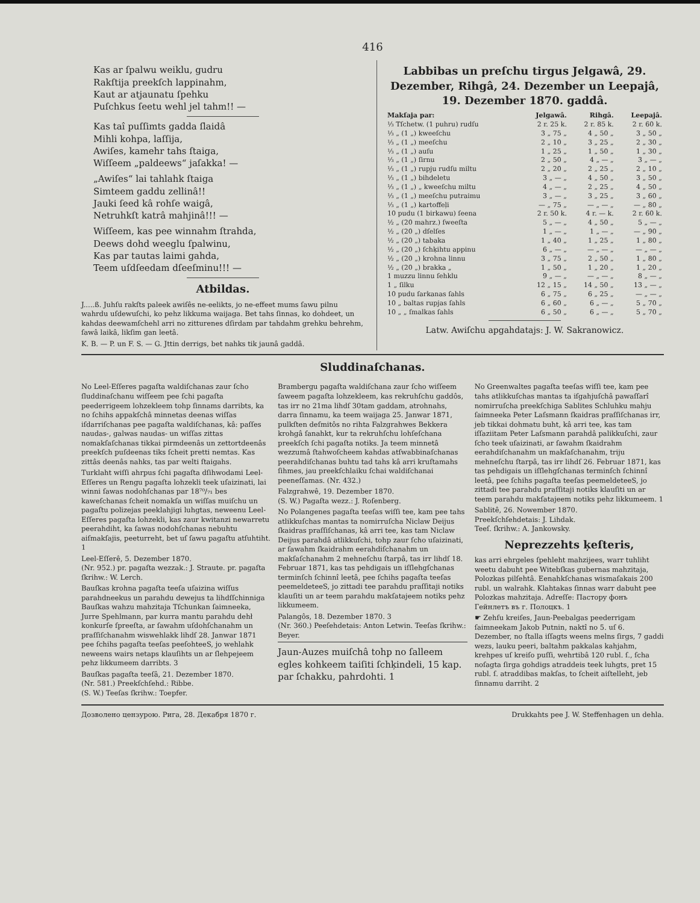416
Kas ar ſpalwu weiklu, gudru
Rakſtija preekſch lappinahm,
Kaut ar atjaunatu ſpehku
Puſchkus ſeetu wehl jel tahm!! —
Kas taî puſſimts gadda ſlaidâ
Mihli kohpa, laſſija,
Awiſes, kamehr tahs ſtaiga,
Wiſſeem „paldeews“ jaſakka! —
„Awiſes“ lai tahlahk ſtaiga
Simteem gaddu zellinâ!!
Jauki ſeed kâ rohſe waigâ,
Netruhkſt katrâ mahjinâ!!! —
Wiſſeem, kas pee winnahm ſtrahda,
Deews dohd weeglu ſpalwinu,
Kas par tautas laimi gahda,
Teem uſdſeedam dſeeſminu!!! —
Atbildas.
J.....ß. Juhſu rakſts paleek awiſês ne-eelikts, jo ne-effeet mums ſawu pilnu wahrdu uſdewuſchi, ko pehz likkuma waijaga. Bet tahs ſinnas, ko dohdeet, un kahdas deewamſchehl arri no zitturenes dſirdam par tahdahm grehku behrehm, ſawâ laikâ, likſim gan leetâ.
K. B. — P. un F. S. — G. Jttin derrigs, bet nahks tik jaunâ gaddâ.
Labbibas un preſchu tirgus Jelgawâ, 29. Dezember, Rihgâ, 24. Dezember un Leepajâ, 19. Dezember 1870. gaddâ.
| Makſaja par: | Jelgawâ. | Rihgâ. | Leepajâ. |
| --- | --- | --- | --- |
| ⅓ Tſchetw. (1 puhru) rudſu | 2 r. 25 k. | 2 r. 85 k. | 2 r. 60 k. |
| ⅓ „ (1 „) kweeſchu | 3 „ 75 „ | 4 „ 50 „ | 3 „ 50 „ |
| ⅓ „ (1 „) meeſchu | 2 „ 10 „ | 3 „ 25 „ | 2 „ 30 „ |
| ⅓ „ (1 „) auſu | 1 „ 25 „ | 1 „ 50 „ | 1 „ 30 „ |
| ⅓ „ (1 „) ſirnu | 2 „ 50 „ | 4 „ — „ | 3 „ — „ |
| ⅓ „ (1 „) rupju rudſu miltu | 2 „ 20 „ | 2 „ 25 „ | 2 „ 10 „ |
| ⅓ „ (1 „) bihdeletu | 3 „ — „ | 4 „ 50 „ | 3 „ 50 „ |
| ⅓ „ (1 „) „ kweeſchu miltu | 4 „ — „ | 2 „ 25 „ | 4 „ 50 „ |
| ⅓ „ (1 „) meeſchu putraimu | 3 „ — „ | 3 „ 25 „ | 3 „ 60 „ |
| ⅓ „ (1 „) kartoffeļi | — „ 75 „ | — „ — „ | — „ 80 „ |
| 10 pudu (1 birkawu) ſeena | 2 r. 50 k. | 4 r. — k. | 2 r. 60 k. |
| ½ „ (20 mahrz.) ſweeſta | 5 „ — „ | 4 „ 50 „ | 5 „ — „ |
| ½ „ (20 „) dſelſes | 1 „ — „ | 1 „ — „ | — „ 90 „ |
| ½ „ (20 „) tabaka | 1 „ 40 „ | 1 „ 25 „ | 1 „ 80 „ |
| ½ „ (20 „) ſchķihtu appinu | 6 „ — „ | — „ — „ | — „ — „ |
| ½ „ (20 „) krohna linnu | 3 „ 75 „ | 2 „ 50 „ | 1 „ 80 „ |
| ½ „ (20 „) brakka „ | 1 „ 50 „ | 1 „ 20 „ | 1 „ 20 „ |
| 1 muzzu linnu ſehklu | 9 „ — „ | — „ — „ | 8 „ — „ |
| 1 „ ſilku | 12 „ 15 „ | 14 „ 50 „ | 13 „ — „ |
| 10 pudu ſarkanas ſahls | 6 „ 75 „ | 6 „ 25 „ | — „ — „ |
| 10 „ baltas rupjas ſahls | 6 „ 60 „ | 6 „ — „ | 5 „ 70 „ |
| 10 „ „ ſmalkas ſahls | 6 „ 50 „ | 6 „ — „ | 5 „ 70 „ |
Latw. Awiſchu apgahdatajs: J. W. Sakranowicz.
Sluddinaſchanas.
No Leel-Eſſeres pagaſta waldiſchanas zaur ſcho ſluddinaſchanu wiſſeem pee ſchi pagaſta peederrigeem lohzekleem tohp ſinnams darribts, ka no ſchihs appakſchâ minnetas deenas wiſſas iſdarriſchanas pee pagaſta waldiſchanas, kâ: paſſes naudas-, galwas naudas- un wiſſas zittas nomakſaſchanas tikkai pirmdeenâs un zettortdeenâs preekſch puſdeenas tiks ſcheit pretti nemtas. Kas zittâs deenâs nahks, tas par welti ſtaigahs.
Turklaht wiſſi ahrpus ſchi pagaſta dſihwodami Leel-Eſſeres un Rengu pagaſta lohzekli teek uſaizinati, lai winni ſawas nodohſchanas par 18⁷⁰/₇₁ bes kaweſchanas ſcheit nomakſa un wiſſas muiſchu un pagaſtu polizejas peeklahjigi luhgtas, neweenu Leel-Eſſeres pagaſta lohzekli, kas zaur kwitanzi newarretu peerahdiht, ka ſawas nodohſchanas nebuhtu aiſmakſajis, peeturreht, bet uſ ſawu pagaſtu atſuhtiht. 1
Leel-Eſſerê, 5. Dezember 1870.
(Nr. 952.) pr. pagaſta wezzak.: J. Straute. pr. pagaſta ſkrihw.: W. Lerch.
Bauſkas krohna pagaſta teeſa uſaizina wiſſus parahdneekus un parahdu dewejus ta lihdſſchinniga Bauſkas wahzu mahzitaja Tſchunkan ſaimneeka, Jurre Spehlmann, par kurra mantu parahdu dehł konkurſe ſpreeſta, ar ſawahm uſdohſchanahm un praſſiſchanahm wiswehlakk lihdſ 28. Janwar 1871 pee ſchihs pagaſta teeſas peeſohteeS, jo wehlahk neweens wairs netaps klauſihts un ar ſlehpejeem pehz likkumeem darribts. 3
Bauſkas pagaſta teeſâ, 21. Dezember 1870.
(Nr. 581.) Preekſchſehd.: Ribbe.
(S. W.) Teeſas ſkrihw.: Toepfer.
Brambergu pagaſta waldiſchana zaur ſcho wiſſeem ſaweem pagaſta lohzekleem, kas rekruhſchu gaddôs, tas irr no 21ma lihdſ 30tam gaddam, atrohnahs, darra ſinnamu, ka teem waijaga 25. Janwar 1871, pulkſten deſmitôs no rihta Falzgrahwes Bekkera krohgâ ſanahkt, kur ta rekruhſchu lohſeſchana preekſch ſchi pagaſta notiks. Ja teem minnetâ wezzumâ ſtahwoſcheem kahdas atſwabbinaſchanas peerahdiſchanas buhtu tad tahs kâ arri kruſtamahs ſihmes, jau preekſchlaiku ſchai waldiſchanai peeneſſamas. (Nr. 432.)
Falzgrahwê, 19. Dezember 1870.
(S. W.) Pagaſta wezz.: J. Roſenberg.
No Polangenes pagaſta teeſas wiſſi tee, kam pee tahs atlikkuſchas mantas ta nomirruſcha Niclaw Deijus ſkaidras praſſiſchanas, kâ arri tee, kas tam Niclaw Deijus parahdâ atlikkuſchi, tohp zaur ſcho uſaizinati, ar ſawahm ſkaidrahm eerahdiſchanahm un makſaſchanahm 2 mehneſchu ſtarpâ, tas irr lihdſ 18. Februar 1871, kas tas pehdigais un iſſlehgſchanas terminſch ſchinnî leetâ, pee ſchihs pagaſta teeſas peemeldeteeS, jo zittadi tee parahdu praſſitaji notiks klauſiti un ar teem parahdu makſatajeem notiks pehz likkumeem.
Palangôs, 18. Dezember 1870. 3
(Nr. 360.) Peeſehdetais: Anton Letwin. Teeſas ſkrihw.: Beyer.
Jaun-Auzes muiſchâ tohp no ſalleem egles kohkeem taiſiti ſchķindeli, 15 kap. par ſchakku, pahrdohti. 1
No Greenwaltes pagaſta teeſas wiſſi tee, kam pee tahs atlikkuſchas mantas ta iſgahjuſchâ pawaſſarî nomirruſcha preekſchiga Sablites Schluhku mahju ſaimneeka Peter Laſsmann ſkaidras praſſiſchanas irr, jeb tikkai dohmatu buht, kâ arri tee, kas tam iſſaziitam Peter Laſsmann parahdâ palikkuſchi, zaur ſcho teek uſaizinati, ar ſawahm ſkaidrahm eerahdiſchanahm un makſaſchanahm, triju mehneſchu ſtarpâ, tas irr lihdſ 26. Februar 1871, kas tas pehdigais un iſſlehgſchanas terminſch ſchinnî leetâ, pee ſchihs pagaſta teeſas peemeldeteeS, jo zittadi tee parahdu praſſitaji notiks klauſiti un ar teem parahdu makſatajeem notiks pehz likkumeem. 1
Sablitê, 26. Nowember 1870.
Preekſchſehdetais: J. Lihdak.
Teeſ. ſkrihw.: A. Jankowsky.
Neprezzehts ķeſteris,
kas arri ehrgeles ſpehleht mahzijees, warr tuhliht weetu dabuht pee Witebſkas gubernas mahzitaja, Polozkas pilſehtâ. Eenahkſchanas wismaſakais 200 rubl. un walrahk. Klahtakas ſinnas warr dabuht pee Polozkas mahzitaja. Adreſſe: Пасторy фонъ Гейнлетъ въ г. Полоцкъ. 1
☛ Zehſu kreiſes, Jaun-Peebalgas peederrigam ſaimneekam Jakob Putnin, naktî no 5. uſ 6. Dezember, no ſtalla iſſagts weens melns ſirgs, 7 gaddi wezs, lauku peeri, baltahm pakkalas kahjahm, krehpes uſ kreiſo puſſi, wehrtibâ 120 rubl. ſ., ſcha noſagta ſirga gohdigs atraddeis teek luhgts, pret 15 rubl. ſ. atraddibas makſas, to ſcheit aiſtelleht, jeb ſinnamu darriht. 2
Дозволено цензурою. Рига, 28. Декабря 1870 г. Drukkahts pee J. W. Steffenhagen un dehla.